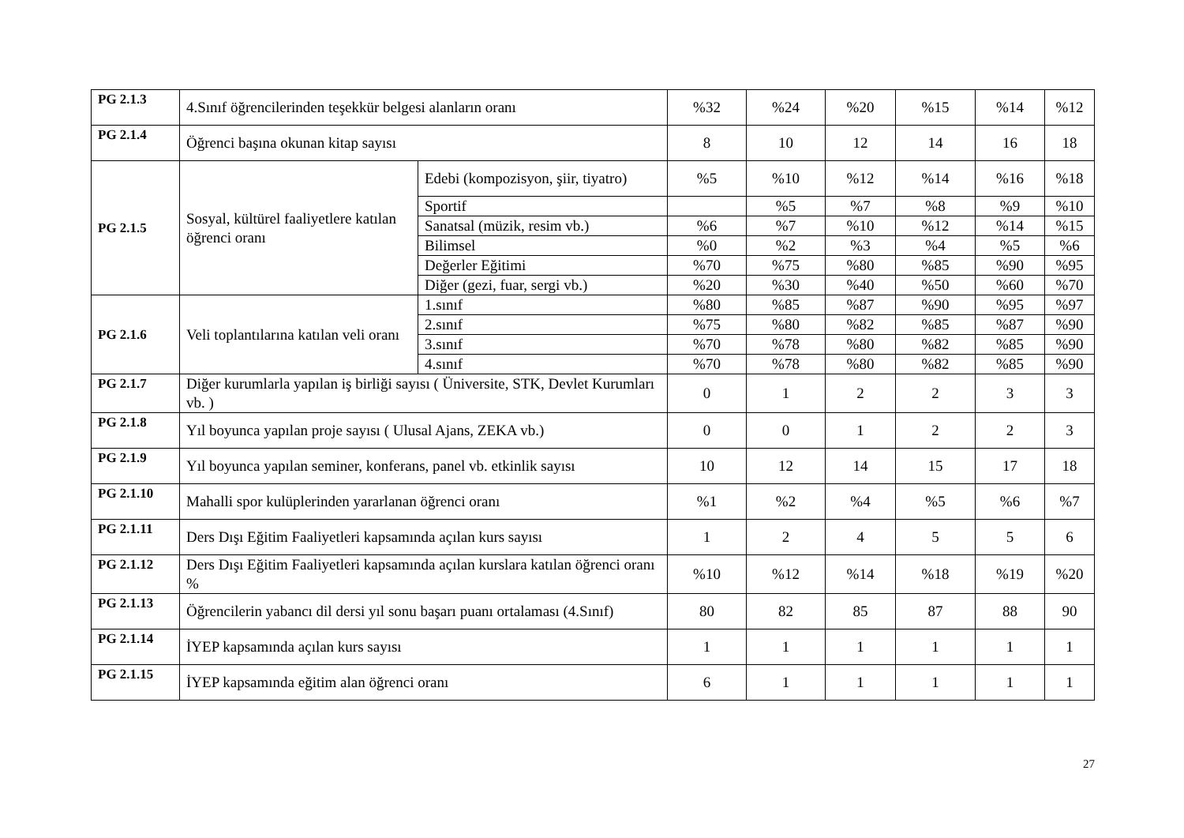| PG 2.1.3 | 4.Sınıf öğrencilerinden teşekkür belgesi alanların oranı | | %32 | %24 | %20 | %15 | %14 | %12 |
| PG 2.1.4 | Öğrenci başına okunan kitap sayısı | | 8 | 10 | 12 | 14 | 16 | 18 |
| PG 2.1.5 | Sosyal, kültürel faaliyetlere katılan öğrenci oranı | Edebi (kompozisyon, şiir, tiyatro) | %5 | %10 | %12 | %14 | %16 | %18 |
| | | Sportif | | %5 | %7 | %8 | %9 | %10 |
| | | Sanatsal (müzik, resim vb.) | %6 | %7 | %10 | %12 | %14 | %15 |
| | | Bilimsel | %0 | %2 | %3 | %4 | %5 | %6 |
| | | Değerler Eğitimi | %70 | %75 | %80 | %85 | %90 | %95 |
| | | Diğer (gezi, fuar, sergi vb.) | %20 | %30 | %40 | %50 | %60 | %70 |
| PG 2.1.6 | Veli toplantılarına katılan veli oranı | 1.sınıf | %80 | %85 | %87 | %90 | %95 | %97 |
| | | 2.sınıf | %75 | %80 | %82 | %85 | %87 | %90 |
| | | 3.sınıf | %70 | %78 | %80 | %82 | %85 | %90 |
| | | 4.sınıf | %70 | %78 | %80 | %82 | %85 | %90 |
| PG 2.1.7 | Diğer kurumlarla yapılan iş birliği sayısı ( Üniversite, STK, Devlet Kurumları vb. ) | | 0 | 1 | 2 | 2 | 3 | 3 |
| PG 2.1.8 | Yıl boyunca yapılan proje sayısı ( Ulusal Ajans, ZEKA vb.) | | 0 | 0 | 1 | 2 | 2 | 3 |
| PG 2.1.9 | Yıl boyunca yapılan seminer, konferans, panel vb. etkinlik sayısı | | 10 | 12 | 14 | 15 | 17 | 18 |
| PG 2.1.10 | Mahalli spor kulüplerinden yararlanan öğrenci oranı | | %1 | %2 | %4 | %5 | %6 | %7 |
| PG 2.1.11 | Ders Dışı Eğitim Faaliyetleri kapsamında açılan kurs sayısı | | 1 | 2 | 4 | 5 | 5 | 6 |
| PG 2.1.12 | Ders Dışı Eğitim Faaliyetleri kapsamında açılan kurslara katılan öğrenci oranı % | | %10 | %12 | %14 | %18 | %19 | %20 |
| PG 2.1.13 | Öğrencilerin yabancı dil dersi yıl sonu başarı puanı ortalaması (4.Sınıf) | | 80 | 82 | 85 | 87 | 88 | 90 |
| PG 2.1.14 | İYEP kapsamında açılan kurs sayısı | | 1 | 1 | 1 | 1 | 1 | 1 |
| PG 2.1.15 | İYEP kapsamında eğitim alan öğrenci oranı | | 6 | 1 | 1 | 1 | 1 | 1 |
27